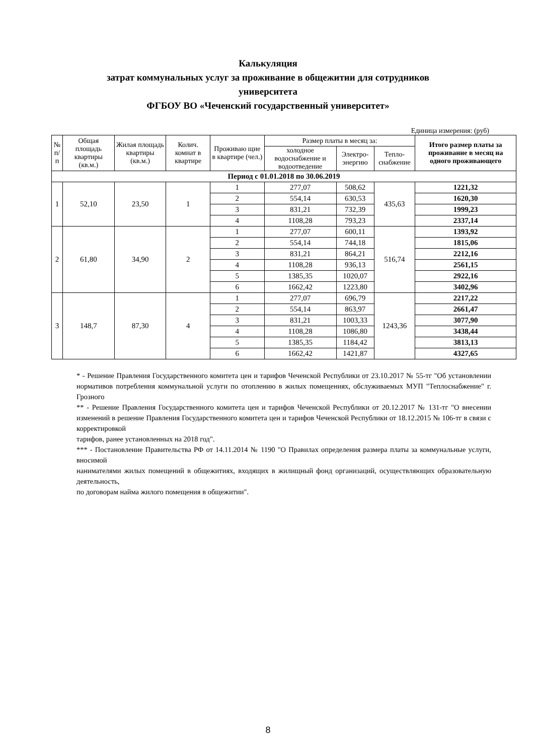Калькуляция
затрат коммунальных услуг за проживание в общежитии для сотрудников
университета
ФГБОУ ВО «Чеченский государственный университет»
Единица измерения: (руб)
| № п/п | Общая площадь квартиры (кв.м.) | Жилая площадь квартиры (кв.м.) | Колич. комнат в квартире | Проживаю щие в квартире (чел.) | Размер платы в месяц за: | | | Итого размер платы за проживание в месяц на одного проживающего |
| --- | --- | --- | --- | --- | --- | --- | --- | --- |
| | | | | | холодное водоснабжение и водоотведение | Электро-энергию | Тепло-снабжение | |
| Период с 01.01.2018 по 30.06.2019 | | | | | | | | |
| 1 | 52,10 | 23,50 | 1 | 1 | 277,07 | 508,62 | 435,63 | 1221,32 |
| | | | | 2 | 554,14 | 630,53 | | 1620,30 |
| | | | | 3 | 831,21 | 732,39 | | 1999,23 |
| | | | | 4 | 1108,28 | 793,23 | | 2337,14 |
| 2 | 61,80 | 34,90 | 2 | 1 | 277,07 | 600,11 | 516,74 | 1393,92 |
| | | | | 2 | 554,14 | 744,18 | | 1815,06 |
| | | | | 3 | 831,21 | 864,21 | | 2212,16 |
| | | | | 4 | 1108,28 | 936,13 | | 2561,15 |
| | | | | 5 | 1385,35 | 1020,07 | | 2922,16 |
| | | | | 6 | 1662,42 | 1223,80 | | 3402,96 |
| 3 | 148,7 | 87,30 | 4 | 1 | 277,07 | 696,79 | 1243,36 | 2217,22 |
| | | | | 2 | 554,14 | 863,97 | | 2661,47 |
| | | | | 3 | 831,21 | 1003,33 | | 3077,90 |
| | | | | 4 | 1108,28 | 1086,80 | | 3438,44 |
| | | | | 5 | 1385,35 | 1184,42 | | 3813,13 |
| | | | | 6 | 1662,42 | 1421,87 | | 4327,65 |
* - Решение Правления Государственного комитета цен и тарифов Чеченской Республики от 23.10.2017 № 55-тг "Об установлении нормативов потребления коммунальной услуги по отоплению в жилых помещениях, обслуживаемых МУП "Теплоснабжение" г. Грозного
** - Решение Правления Государственного комитета цен и тарифов Чеченской Республики от 20.12.2017 № 131-тг "О внесении изменений в решение Правления Государственного комитета цен и тарифов Чеченской Республики от 18.12.2015 № 106-тг в связи с корректировкой
тарифов, ранее установленных на 2018 год".
*** - Постановление Правительства РФ от 14.11.2014 № 1190 "О Правилах определения размера платы за коммунальные услуги, вносимой
нанимателями жилых помещений в общежитиях, входящих в жилищный фонд организаций, осуществляющих образовательную деятельность,
по договорам найма жилого помещения в общежитии".
8